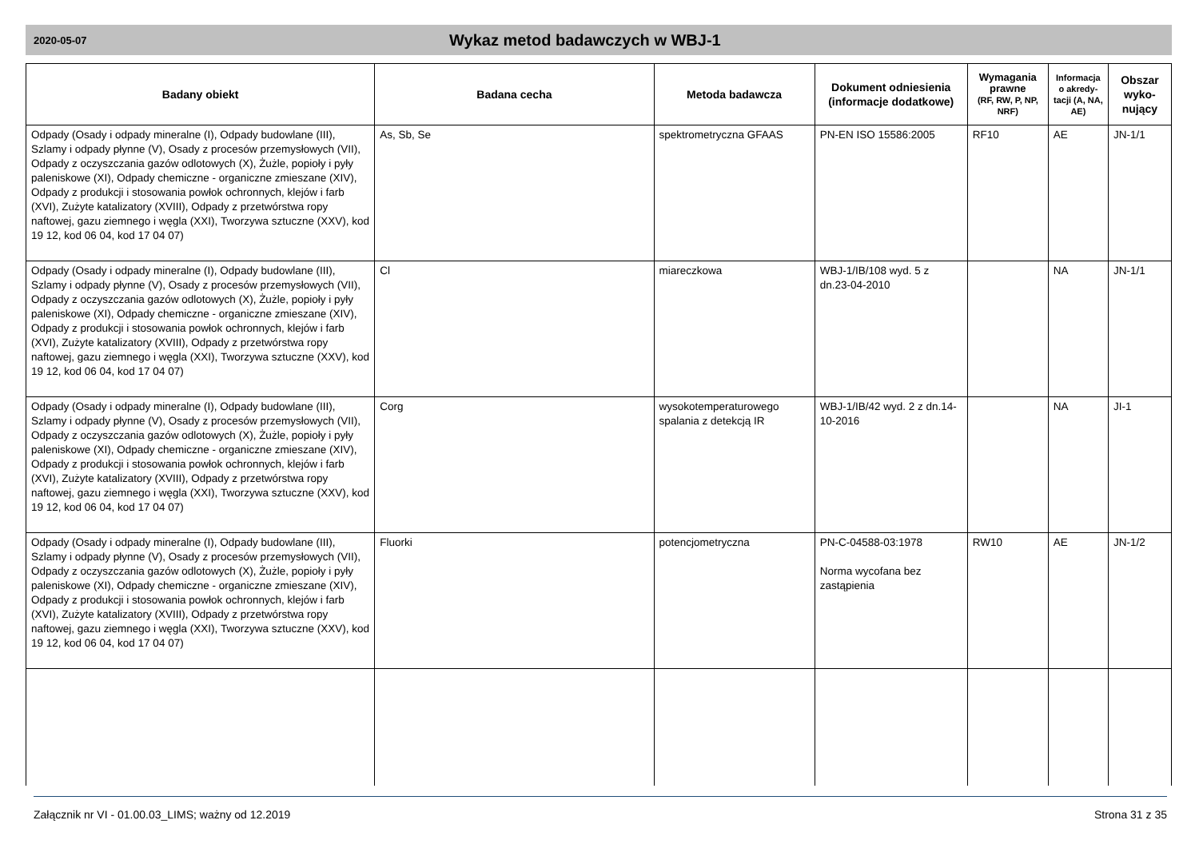2020-05-07
Wykaz metod badawczych w WBJ-1
| Badany obiekt | Badana cecha | Metoda badawcza | Dokument odniesienia (informacje dodatkowe) | Wymagania prawne (RF, RW, P, NP, NRF) | Informacja o akredy-tacji (A, NA, AE) | Obszar wyko-nujący |
| --- | --- | --- | --- | --- | --- | --- |
| Odpady (Osady i odpady mineralne (I), Odpady budowlane (III), Szlamy i odpady płynne (V), Osady z procesów przemysłowych (VII), Odpady z oczyszczania gazów odlotowych (X), Żużle, popioły i pyły paleniskowe (XI), Odpady chemiczne - organiczne zmieszane (XIV), Odpady z produkcji i stosowania powłok ochronnych, klejów i farb (XVI), Zużyte katalizatory (XVIII), Odpady z przetwórstwa ropy naftowej, gazu ziemnego i węgla (XXI), Tworzywa sztuczne (XXV), kod 19 12, kod 06 04, kod 17 04 07) | As, Sb, Se | spektrometryczna GFAAS | PN-EN ISO 15586:2005 | RF10 | AE | JN-1/1 |
| Odpady (Osady i odpady mineralne (I), Odpady budowlane (III), Szlamy i odpady płynne (V), Osady z procesów przemysłowych (VII), Odpady z oczyszczania gazów odlotowych (X), Żużle, popioły i pyły paleniskowe (XI), Odpady chemiczne - organiczne zmieszane (XIV), Odpady z produkcji i stosowania powłok ochronnych, klejów i farb (XVI), Zużyte katalizatory (XVIII), Odpady z przetwórstwa ropy naftowej, gazu ziemnego i węgla (XXI), Tworzywa sztuczne (XXV), kod 19 12, kod 06 04, kod 17 04 07) | Cl | miareczkowa | WBJ-1/IB/108 wyd. 5 z dn.23-04-2010 | | NA | JN-1/1 |
| Odpady (Osady i odpady mineralne (I), Odpady budowlane (III), Szlamy i odpady płynne (V), Osady z procesów przemysłowych (VII), Odpady z oczyszczania gazów odlotowych (X), Żużle, popioły i pyły paleniskowe (XI), Odpady chemiczne - organiczne zmieszane (XIV), Odpady z produkcji i stosowania powłok ochronnych, klejów i farb (XVI), Zużyte katalizatory (XVIII), Odpady z przetwórstwa ropy naftowej, gazu ziemnego i węgla (XXI), Tworzywa sztuczne (XXV), kod 19 12, kod 06 04, kod 17 04 07) | Corg | wysokotemperaturowego spalania z detekcją IR | WBJ-1/IB/42 wyd. 2 z dn.14-10-2016 | | NA | JI-1 |
| Odpady (Osady i odpady mineralne (I), Odpady budowlane (III), Szlamy i odpady płynne (V), Osady z procesów przemysłowych (VII), Odpady z oczyszczania gazów odlotowych (X), Żużle, popioły i pyły paleniskowe (XI), Odpady chemiczne - organiczne zmieszane (XIV), Odpady z produkcji i stosowania powłok ochronnych, klejów i farb (XVI), Zużyte katalizatory (XVIII), Odpady z przetwórstwa ropy naftowej, gazu ziemnego i węgla (XXI), Tworzywa sztuczne (XXV), kod 19 12, kod 06 04, kod 17 04 07) | Fluorki | potencjometryczna | PN-C-04588-03:1978 Norma wycofana bez zastąpienia | RW10 | AE | JN-1/2 |
Załącznik nr VI - 01.00.03_LIMS; ważny od 12.2019 Strona 31 z 35